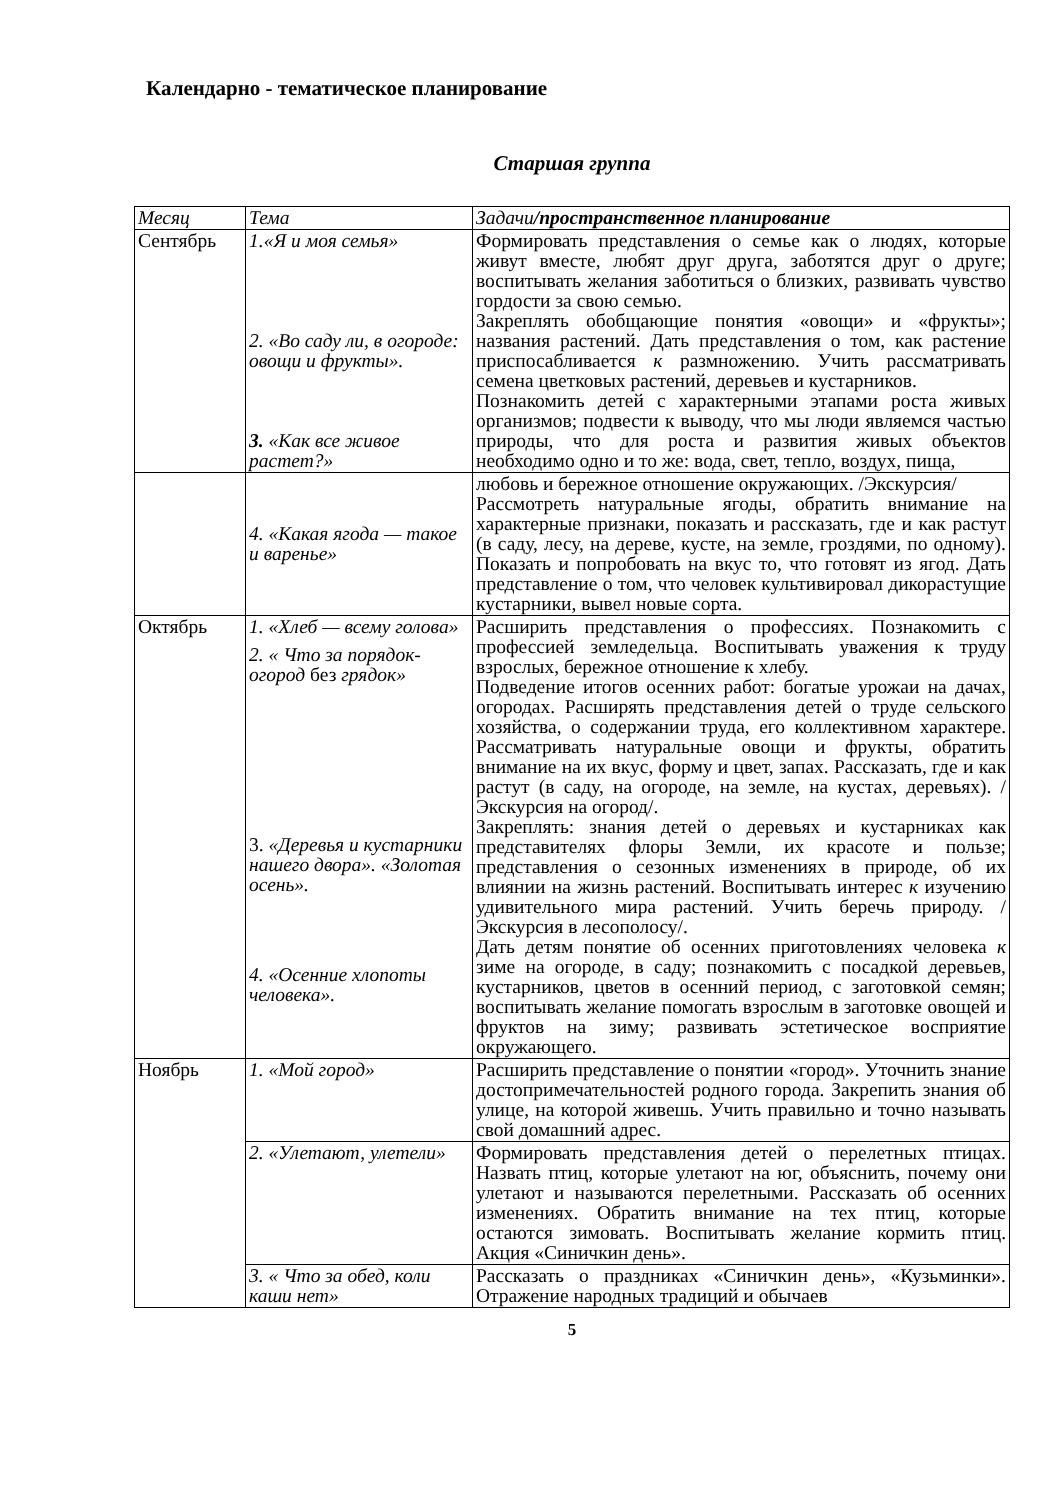Календарно - тематическое планирование
Старшая группа
| Месяц | Тема | Задачи /пространственное планирование |
| --- | --- | --- |
| Сентябрь | 1.«Я и моя семья» 2. «Во саду ли, в огороде: овощи и фрукты». 3. «Как все живое растет?» | Формировать представления о семье как о людях, которые живут вместе, любят друг друга, заботятся друг о друге; воспитывать желания заботиться о близких, развивать чувство гордости за свою семью. Закреплять обобщающие понятия «овощи» и «фрукты»; названия растений. Дать представления о том, как растение приспосабливается к размножению. Учить рассматривать семена цветковых растений, деревьев и кустарников. Познакомить детей с характерными этапами роста живых организмов; подвести к выводу, что мы люди являемся частью природы, что для роста и развития живых объектов необходимо одно и то же: вода, свет, тепло, воздух, пища, |
| | 4. «Какая ягода — такое и варенье» | любовь и бережное отношение окружающих. /Экскурсия/ Рассмотреть натуральные ягоды, обратить внимание на характерные признаки, показать и рассказать, где и как растут (в саду, лесу, на дереве, кусте, на земле, гроздями, по одному). Показать и попробовать на вкус то, что готовят из ягод. Дать представление о том, что человек культивировал дикорастущие кустарники, вывел новые сорта. |
| Октябрь | 1. «Хлеб — всему голова» 2. « Что за порядок-огород без грядок» 3. «Деревья и кустарники нашего двора». «Золотая осень». 4. «Осенние хлопоты человека». | Расширить представления о профессиях. Познакомить с профессией земледельца. Воспитывать уважения к труду взрослых, бережное отношение к хлебу. Подведение итогов осенних работ: богатые урожаи на дачах, огородах. Расширять представления детей о труде сельского хозяйства, о содержании труда, его коллективном характере. Рассматривать натуральные овощи и фрукты, обратить внимание на их вкус, форму и цвет, запах. Рассказать, где и как растут (в саду, на огороде, на земле, на кустах, деревьях). /Экскурсия на огород/. Закреплять: знания детей о деревьях и кустарниках как представителях флоры Земли, их красоте и пользе; представления о сезонных изменениях в природе, об их влиянии на жизнь растений. Воспитывать интерес к изучению удивительного мира растений. Учить беречь природу. /Экскурсия в лесополосу/. Дать детям понятие об осенних приготовлениях человека к зиме на огороде, в саду; познакомить с посадкой деревьев, кустарников, цветов в осенний период, с заготовкой семян; воспитывать желание помогать взрослым в заготовке овощей и фруктов на зиму; развивать эстетическое восприятие окружающего. |
| Ноябрь | 1. «Мой город» | Расширить представление о понятии «город». Уточнить знание достопримечательностей родного города. Закрепить знания об улице, на которой живешь. Учить правильно и точно называть свой домашний адрес. |
| | 2. «Улетают, улетели» | Формировать представления детей о перелетных птицах. Назвать птиц, которые улетают на юг, объяснить, почему они улетают и называются перелетными. Рассказать об осенних изменениях. Обратить внимание на тех птиц, которые остаются зимовать. Воспитывать желание кормить птиц. Акция «Синичкин день». |
| | 3. « Что за обед, коли каши нет» | Рассказать о праздниках «Синичкин день», «Кузьминки». Отражение народных традиций и обычаев |
5